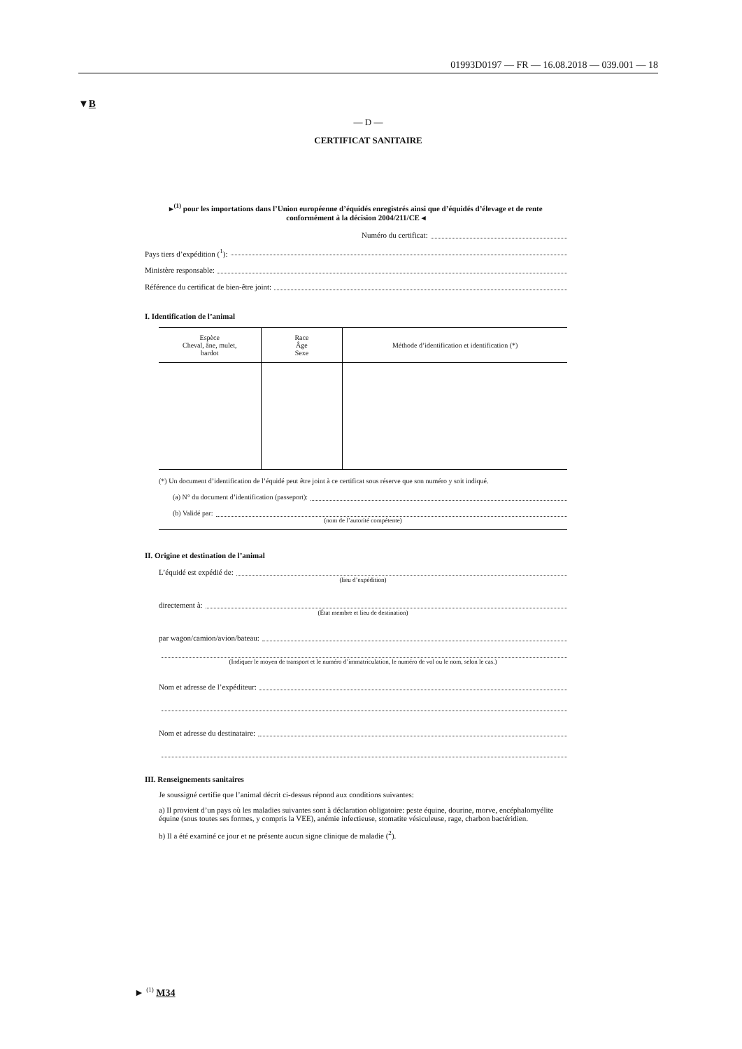01993D0197 — FR — 16.08.2018 — 039.001 — 18
▼B
— D —
CERTIFICAT SANITAIRE
▸<sup>(1)</sup> pour les importations dans l’Union européenne d’équidés enregistrés ainsi que d’équidés d’élevage et de rente conformément à la décision 2004/211/CE ◂
Numéro du certificat:
Pays tiers d’expédition (<sup>1</sup>):
Ministère responsable:
Référence du certificat de bien-être joint:
I. Identification de l’animal
| Espèce Cheval, âne, mulet, bardot | Race Âge Sexe | Méthode d’identification et identification (*) |
| --- | --- | --- |
(*) Un document d’identification de l’équidé peut être joint à ce certificat sous réserve que son numéro y soit indiqué.
(a) N° du document d’identification (passeport):
(b) Validé par:
(nom de l’autorité compétente)
II. Origine et destination de l’animal
L’équidé est expédié de:
(lieu d’expédition)
directement à:
(État membre et lieu de destination)
par wagon/camion/avion/bateau:
(Indiquer le moyen de transport et le numéro d’immatriculation, le numéro de vol ou le nom, selon le cas.)
Nom et adresse de l’expéditeur:
Nom et adresse du destinataire:
III. Renseignements sanitaires
Je soussigné certifie que l’animal décrit ci-dessus répond aux conditions suivantes:
a) Il provient d’un pays où les maladies suivantes sont à déclaration obligatoire: peste équine, dourine, morve, encéphalomyélite équine (sous toutes ses formes, y compris la VEE), anémie infectieuse, stomatite vésiculeuse, rage, charbon bactéridien.
b) Il a été examiné ce jour et ne présente aucun signe clinique de maladie (<sup>2</sup>).
► <sup>(1)</sup> M34